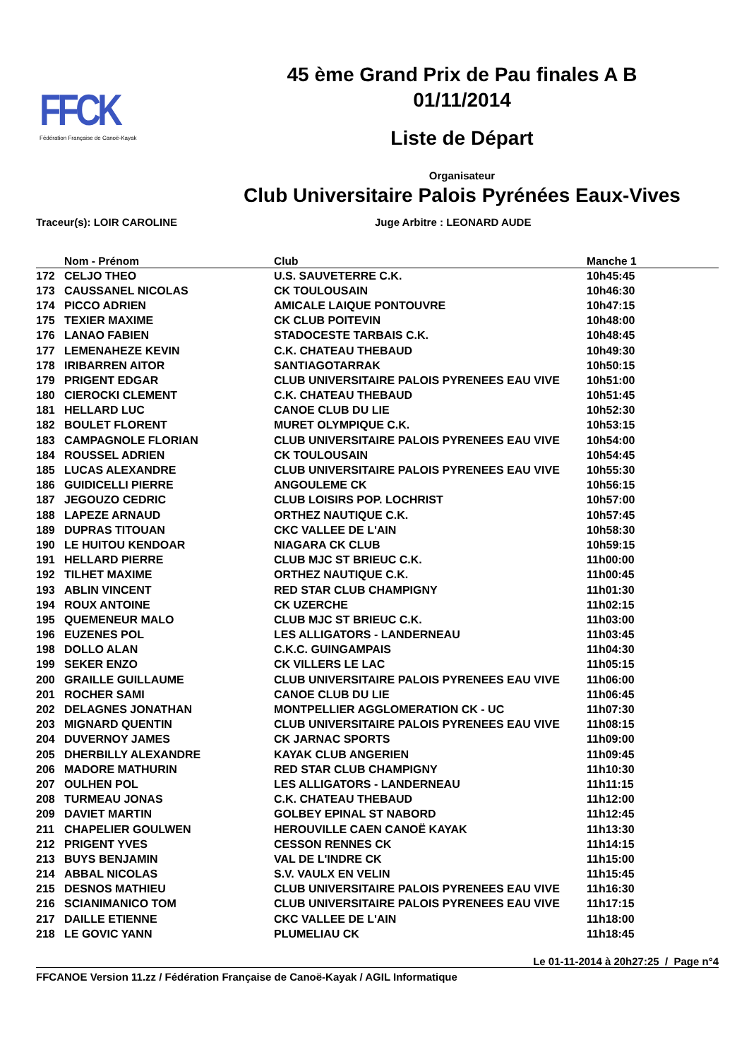FFCK
Fédération Française de Canoë-Kayak
45 ème Grand Prix de Pau finales A B
01/11/2014
Liste de Départ
Organisateur
Club Universitaire Palois Pyrénées Eaux-Vives
Traceur(s): LOIR CAROLINE Juge Arbitre : LEONARD AUDE
| | Nom - Prénom | Club | Manche 1 |
| --- | --- | --- | --- |
| 172 | CELJO THEO | U.S. SAUVETERRE C.K. | 10h45:45 |
| 173 | CAUSSANEL NICOLAS | CK TOULOUSAIN | 10h46:30 |
| 174 | PICCO ADRIEN | AMICALE LAIQUE PONTOUVRE | 10h47:15 |
| 175 | TEXIER MAXIME | CK CLUB POITEVIN | 10h48:00 |
| 176 | LANAO FABIEN | STADOCESTE TARBAIS C.K. | 10h48:45 |
| 177 | LEMENAHEZE KEVIN | C.K. CHATEAU THEBAUD | 10h49:30 |
| 178 | IRIBARREN AITOR | SANTIAGOTARRAK | 10h50:15 |
| 179 | PRIGENT EDGAR | CLUB UNIVERSITAIRE PALOIS PYRENEES EAU VIVE | 10h51:00 |
| 180 | CIEROCKI CLEMENT | C.K. CHATEAU THEBAUD | 10h51:45 |
| 181 | HELLARD LUC | CANOE CLUB DU LIE | 10h52:30 |
| 182 | BOULET FLORENT | MURET OLYMPIQUE C.K. | 10h53:15 |
| 183 | CAMPAGNOLE FLORIAN | CLUB UNIVERSITAIRE PALOIS PYRENEES EAU VIVE | 10h54:00 |
| 184 | ROUSSEL ADRIEN | CK TOULOUSAIN | 10h54:45 |
| 185 | LUCAS ALEXANDRE | CLUB UNIVERSITAIRE PALOIS PYRENEES EAU VIVE | 10h55:30 |
| 186 | GUIDICELLI PIERRE | ANGOULEME CK | 10h56:15 |
| 187 | JEGOUZO CEDRIC | CLUB LOISIRS POP. LOCHRIST | 10h57:00 |
| 188 | LAPEZE ARNAUD | ORTHEZ NAUTIQUE C.K. | 10h57:45 |
| 189 | DUPRAS TITOUAN | CKC VALLEE DE L'AIN | 10h58:30 |
| 190 | LE HUITOU KENDOAR | NIAGARA CK CLUB | 10h59:15 |
| 191 | HELLARD PIERRE | CLUB MJC ST BRIEUC C.K. | 11h00:00 |
| 192 | TILHET MAXIME | ORTHEZ NAUTIQUE C.K. | 11h00:45 |
| 193 | ABLIN VINCENT | RED STAR CLUB CHAMPIGNY | 11h01:30 |
| 194 | ROUX ANTOINE | CK UZERCHE | 11h02:15 |
| 195 | QUEMENEUR MALO | CLUB MJC ST BRIEUC C.K. | 11h03:00 |
| 196 | EUZENES POL | LES ALLIGATORS - LANDERNEAU | 11h03:45 |
| 198 | DOLLO ALAN | C.K.C. GUINGAMPAIS | 11h04:30 |
| 199 | SEKER ENZO | CK VILLERS LE LAC | 11h05:15 |
| 200 | GRAILLE GUILLAUME | CLUB UNIVERSITAIRE PALOIS PYRENEES EAU VIVE | 11h06:00 |
| 201 | ROCHER SAMI | CANOE CLUB DU LIE | 11h06:45 |
| 202 | DELAGNES JONATHAN | MONTPELLIER AGGLOMERATION CK - UC | 11h07:30 |
| 203 | MIGNARD QUENTIN | CLUB UNIVERSITAIRE PALOIS PYRENEES EAU VIVE | 11h08:15 |
| 204 | DUVERNOY JAMES | CK JARNAC SPORTS | 11h09:00 |
| 205 | DHERBILLY ALEXANDRE | KAYAK CLUB ANGERIEN | 11h09:45 |
| 206 | MADORE MATHURIN | RED STAR CLUB CHAMPIGNY | 11h10:30 |
| 207 | OULHEN POL | LES ALLIGATORS - LANDERNEAU | 11h11:15 |
| 208 | TURMEAU JONAS | C.K. CHATEAU THEBAUD | 11h12:00 |
| 209 | DAVIET MARTIN | GOLBEY EPINAL ST NABORD | 11h12:45 |
| 211 | CHAPELIER GOULWEN | HEROUVILLE CAEN CANOË KAYAK | 11h13:30 |
| 212 | PRIGENT YVES | CESSON RENNES CK | 11h14:15 |
| 213 | BUYS BENJAMIN | VAL DE L'INDRE CK | 11h15:00 |
| 214 | ABBAL NICOLAS | S.V. VAULX EN VELIN | 11h15:45 |
| 215 | DESNOS MATHIEU | CLUB UNIVERSITAIRE PALOIS PYRENEES EAU VIVE | 11h16:30 |
| 216 | SCIANIMANICO TOM | CLUB UNIVERSITAIRE PALOIS PYRENEES EAU VIVE | 11h17:15 |
| 217 | DAILLE ETIENNE | CKC VALLEE DE L'AIN | 11h18:00 |
| 218 | LE GOVIC YANN | PLUMELIAU CK | 11h18:45 |
Le 01-11-2014 à 20h27:25 / Page n°4
FFCANOE Version 11.zz / Fédération Française de Canoë-Kayak / AGIL Informatique